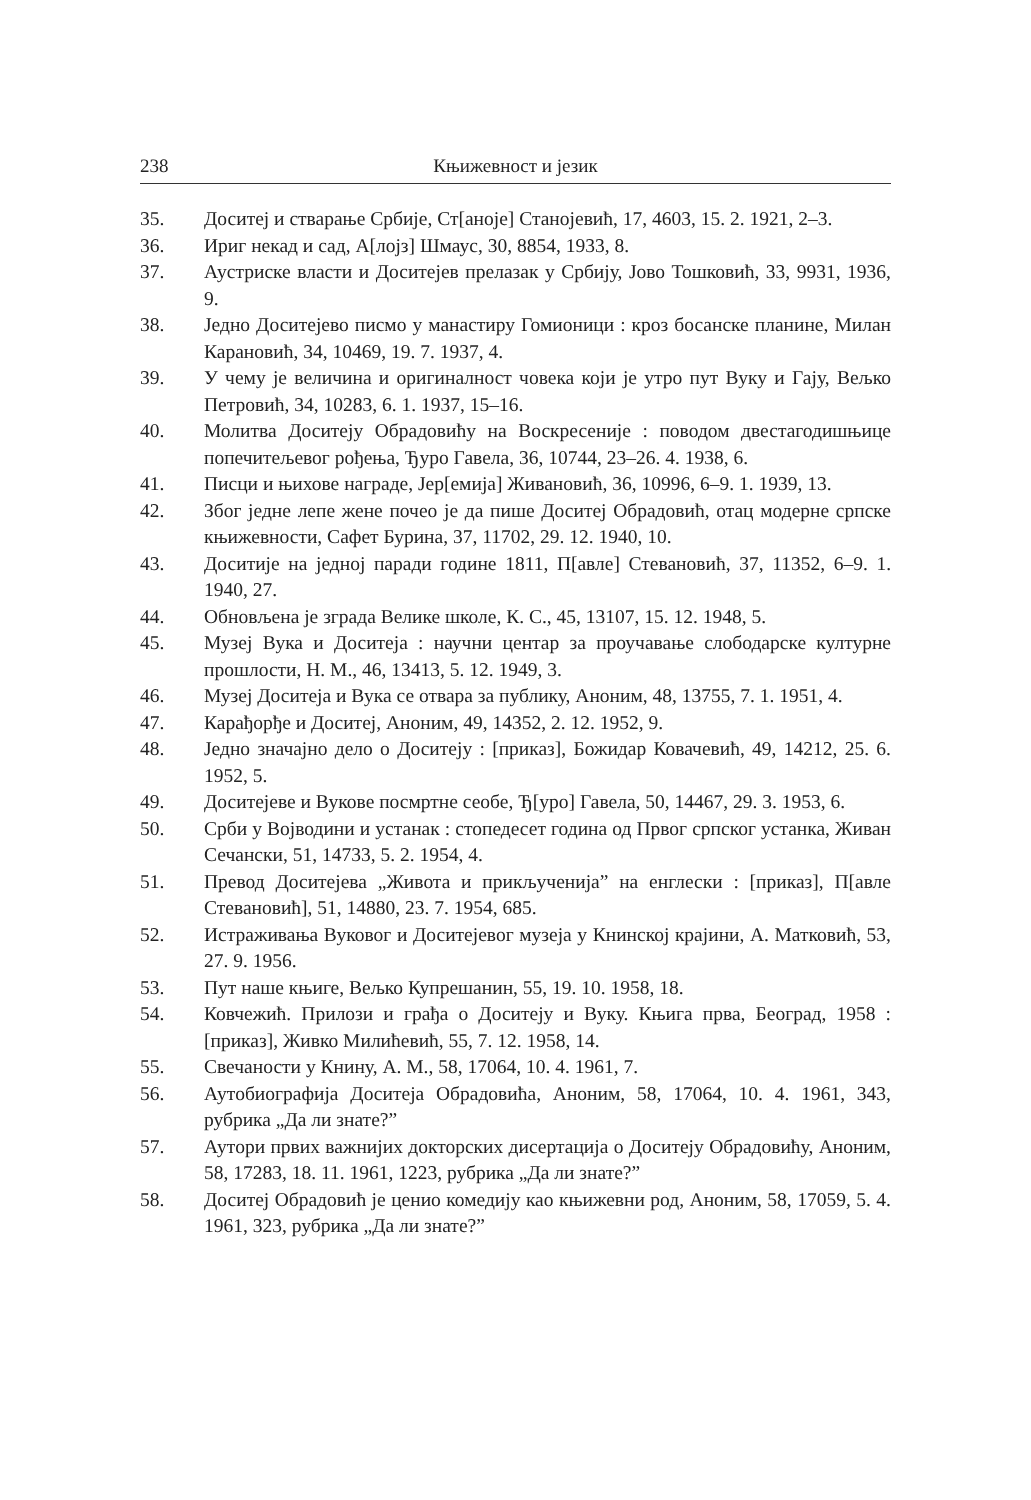238 Књижевност и језик
35. Доситеј и стварање Србије, Ст[аноје] Станојевић, 17, 4603, 15. 2. 1921, 2–3.
36. Ириг некад и сад, А[лојз] Шмаус, 30, 8854, 1933, 8.
37. Аустриске власти и Доситејев прелазак у Србију, Јово Тошковић, 33, 9931, 1936, 9.
38. Једно Доситејево писмо у манастиру Гомионици : кроз босанске планине, Милан Карановић, 34, 10469, 19. 7. 1937, 4.
39. У чему је величина и оригиналност човека који је утро пут Вуку и Гају, Вељко Петровић, 34, 10283, 6. 1. 1937, 15–16.
40. Молитва Доситеју Обрадовићу на Воскресеније : поводом двестагодишњице попечитељевог рођења, Ђуро Гавела, 36, 10744, 23–26. 4. 1938, 6.
41. Писци и њихове награде, Јер[емија] Живановић, 36, 10996, 6–9. 1. 1939, 13.
42. Због једне лепе жене почео је да пише Доситеј Обрадовић, отац модерне српске књижевности, Сафет Бурина, 37, 11702, 29. 12. 1940, 10.
43. Доситије на једној паради године 1811, П[авле] Стевановић, 37, 11352, 6–9. 1. 1940, 27.
44. Обновљена је зграда Велике школе, К. С., 45, 13107, 15. 12. 1948, 5.
45. Музеј Вука и Доситеја : научни центар за проучавање слободарске културне прошлости, Н. М., 46, 13413, 5. 12. 1949, 3.
46. Музеј Доситеја и Вука се отвара за публику, Аноним, 48, 13755, 7. 1. 1951, 4.
47. Карађорђе и Доситеј, Аноним, 49, 14352, 2. 12. 1952, 9.
48. Једно значајно дело о Доситеју : [приказ], Божидар Ковачевић, 49, 14212, 25. 6. 1952, 5.
49. Доситејеве и Вукове посмртне сеобе, Ђ[уро] Гавела, 50, 14467, 29. 3. 1953, 6.
50. Срби у Војводини и устанак : стопедесет година од Првог српског устанка, Живан Сечански, 51, 14733, 5. 2. 1954, 4.
51. Превод Доситејева „Живота и прикљученија” на енглески : [приказ], П[авле Стевановић], 51, 14880, 23. 7. 1954, 685.
52. Истраживања Вуковог и Доситејевог музеја у Книнској крајини, А. Матковић, 53, 27. 9. 1956.
53. Пут наше књиге, Вељко Купрешанин, 55, 19. 10. 1958, 18.
54. Ковчежић. Прилози и грађа о Доситеју и Вуку. Књига прва, Београд, 1958 : [приказ], Живко Милићевић, 55, 7. 12. 1958, 14.
55. Свечаности у Книну, А. М., 58, 17064, 10. 4. 1961, 7.
56. Аутобиографија Доситеја Обрадовића, Аноним, 58, 17064, 10. 4. 1961, 343, рубрика „Да ли знате?”
57. Аутори првих важнијих докторских дисертација о Доситеју Обрадовићу, Аноним, 58, 17283, 18. 11. 1961, 1223, рубрика „Да ли знате?”
58. Доситеј Обрадовић је ценио комедију као књижевни род, Аноним, 58, 17059, 5. 4. 1961, 323, рубрика „Да ли знате?”